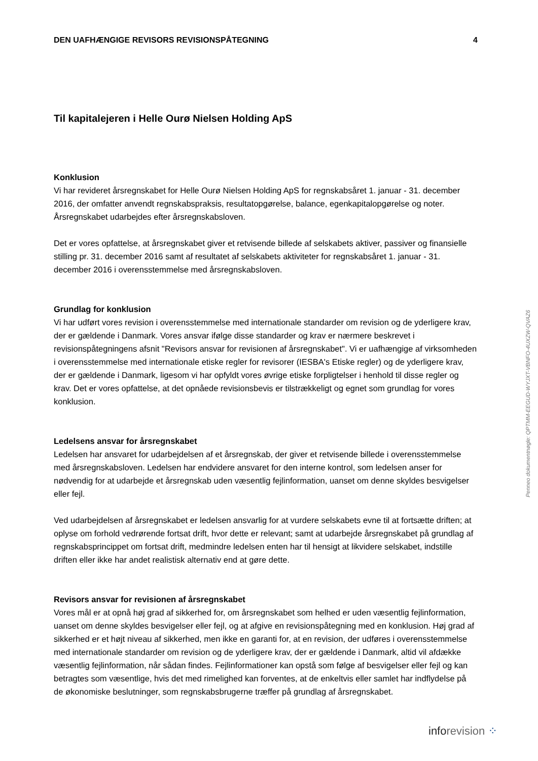DEN UAFHÆNGIGE REVISORS REVISIONSPÅTEGNING 4
Til kapitalejeren i Helle Ourø Nielsen Holding ApS
Konklusion
Vi har revideret årsregnskabet for Helle Ourø Nielsen Holding ApS for regnskabsåret 1. januar - 31. december 2016, der omfatter anvendt regnskabspraksis, resultatopgørelse, balance, egenkapital­opgørelse og noter. Årsregnskabet udarbejdes efter årsregnskabsloven.
Det er vores opfattelse, at årsregnskabet giver et retvisende billede af selskabets aktiver, passiver og finansielle stilling pr. 31. december 2016 samt af resultatet af selskabets aktiviteter for regnskabs­året 1. januar - 31. december 2016 i overensstemmelse med årsregnskabsloven.
Grundlag for konklusion
Vi har udført vores revision i overensstemmelse med internationale standarder om revision og de yderligere krav, der er gældende i Danmark. Vores ansvar ifølge disse standarder og krav er nærmere beskrevet i revisionspåtegningens afsnit "Revisors ansvar for revisionen af årsregnskabet". Vi er uaf­hængige af virksomheden i overensstemmelse med internationale etiske regler for revisorer (IESBA's Etiske regler) og de yderligere krav, der er gældende i Danmark, ligesom vi har opfyldt vores øvrige etiske forpligtelser i henhold til disse regler og krav. Det er vores opfattelse, at det opnåede revisions­bevis er tilstrækkeligt og egnet som grundlag for vores konklusion.
Ledelsens ansvar for årsregnskabet
Ledelsen har ansvaret for udarbejdelsen af et årsregnskab, der giver et retvisende billede i overens­stemmelse med årsregnskabsloven. Ledelsen har endvidere ansvaret for den interne kontrol, som ledelsen anser for nødvendig for at udarbejde et årsregnskab uden væsentlig fejlinformation, uanset om denne skyldes besvigelser eller fejl.
Ved udarbejdelsen af årsregnskabet er ledelsen ansvarlig for at vurdere selskabets evne til at fort­sætte driften; at oplyse om forhold vedrørende fortsat drift, hvor dette er relevant; samt at udarbejde årsregnskabet på grundlag af regnskabsprincippet om fortsat drift, medmindre ledelsen enten har til hensigt at likvidere selskabet, indstille driften eller ikke har andet realistisk alternativ end at gøre dette.
Revisors ansvar for revisionen af årsregnskabet
Vores mål er at opnå høj grad af sikkerhed for, om årsregnskabet som helhed er uden væsentlig fejl­information, uanset om denne skyldes besvigelser eller fejl, og at afgive en revisionspåtegning med en konklusion. Høj grad af sikkerhed er et højt niveau af sikkerhed, men ikke en garanti for, at en revision, der udføres i overensstemmelse med internationale standarder om revision og de yderligere krav, der er gældende i Danmark, altid vil afdække væsentlig fejlinformation, når sådan findes. Fejlinformationer kan opstå som følge af besvigelser eller fejl og kan betragtes som væsentlige, hvis det med rimelighed kan forventes, at de enkeltvis eller samlet har indflydelse på de økonomiske beslutninger, som regn­skabsbrugerne træffer på grundlag af årsregnskabet.
Penneo dokumentnøgle: QPTMM-EEGUD-WYJXT-VBNFO-4UXZW-QVAZ6
inforevision ⁘